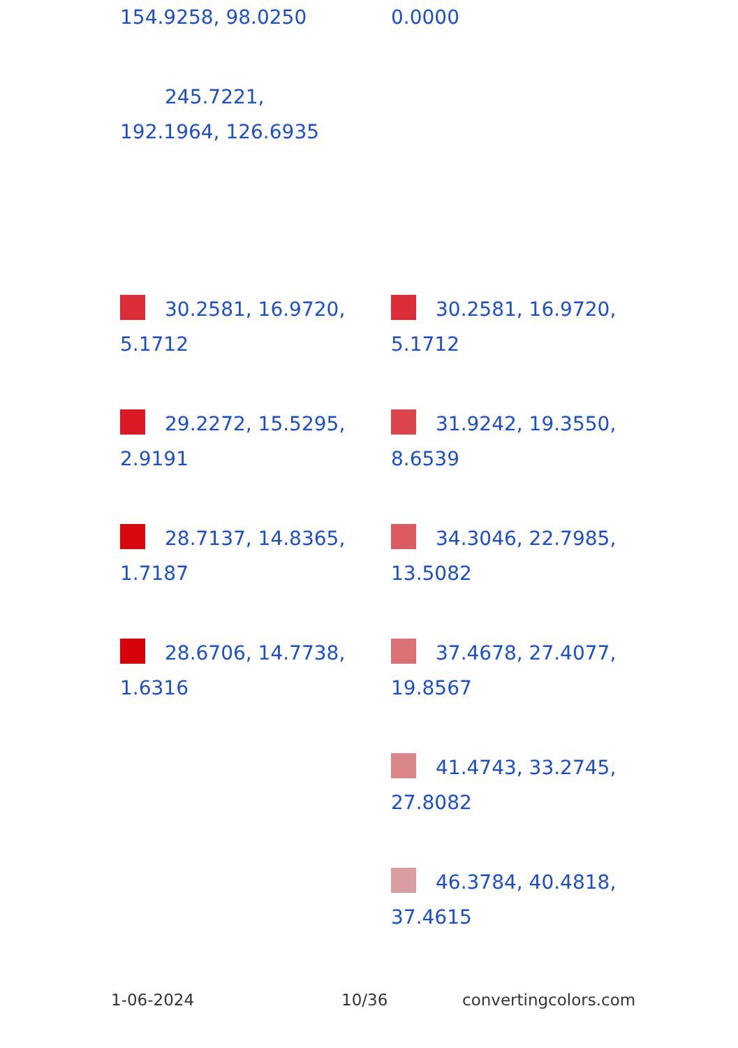154.9258, 98.0250 0.0000
245.7221, 192.1964, 126.6935
30.2581, 16.9720, 5.1712
30.2581, 16.9720, 5.1712
29.2272, 15.5295, 2.9191
31.9242, 19.3550, 8.6539
28.7137, 14.8365, 1.7187
34.3046, 22.7985, 13.5082
28.6706, 14.7738, 1.6316
37.4678, 27.4077, 19.8567
41.4743, 33.2745, 27.8082
46.3784, 40.4818, 37.4615
1-06-2024 10/36 convertingcolors.com